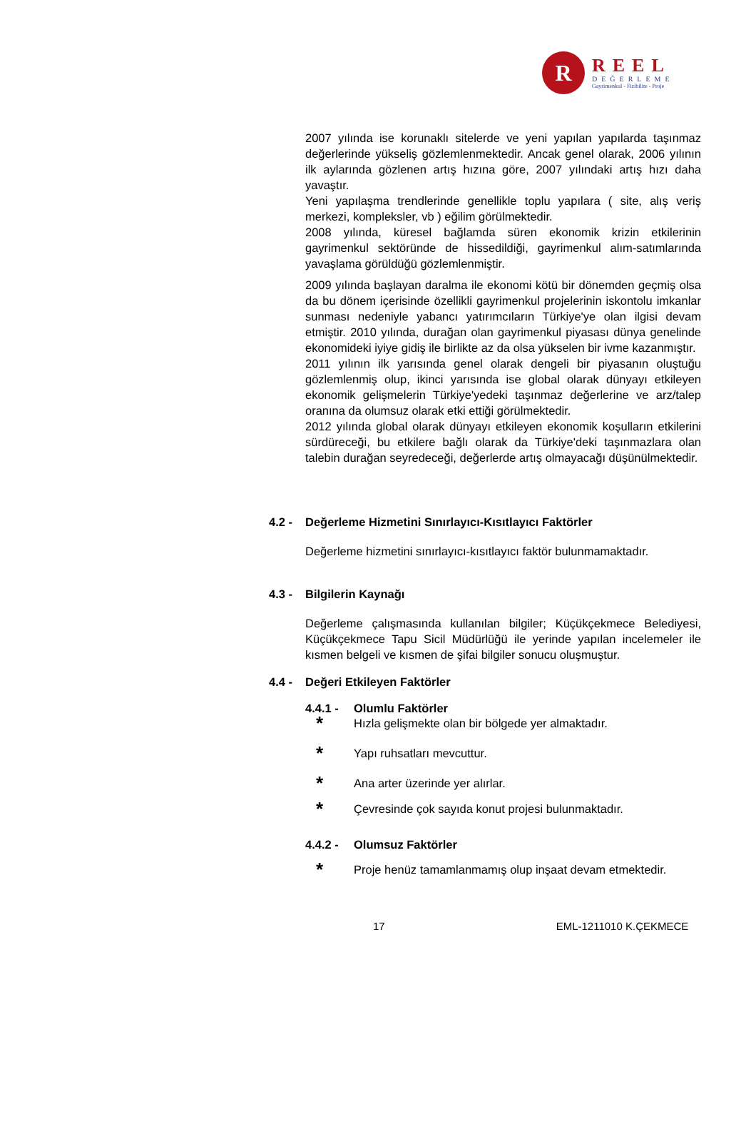R
REEL
DEĞERLEME
Gayrimenkul - Fizibilite - Proje
2007 yılında ise korunaklı sitelerde ve yeni yapılan yapılarda taşınmaz değerlerinde yükseliş gözlemlenmektedir. Ancak genel olarak, 2006 yılının ilk aylarında gözlenen artış hızına göre, 2007 yılındaki artış hızı daha yavaştır.
Yeni yapılaşma trendlerinde genellikle toplu yapılara ( site, alış veriş merkezi, kompleksler, vb ) eğilim görülmektedir.
2008 yılında, küresel bağlamda süren ekonomik krizin etkilerinin gayrimenkul sektöründe de hissedildiği, gayrimenkul alım-satımlarında yavaşlama görüldüğü gözlemlenmiştir.
2009 yılında başlayan daralma ile ekonomi kötü bir dönemden geçmiş olsa da bu dönem içerisinde özellikli gayrimenkul projelerinin iskontolu imkanlar sunması nedeniyle yabancı yatırımcıların Türkiye'ye olan ilgisi devam etmiştir. 2010 yılında, durağan olan gayrimenkul piyasası dünya genelinde ekonomideki iyiye gidiş ile birlikte az da olsa yükselen bir ivme kazanmıştır.
2011 yılının ilk yarısında genel olarak dengeli bir piyasanın oluştuğu gözlemlenmiş olup, ikinci yarısında ise global olarak dünyayı etkileyen ekonomik gelişmelerin Türkiye'yedeki taşınmaz değerlerine ve arz/talep oranına da olumsuz olarak etki ettiği görülmektedir.
2012 yılında global olarak dünyayı etkileyen ekonomik koşulların etkilerini sürdüreceği, bu etkilere bağlı olarak da Türkiye'deki taşınmazlara olan talebin durağan seyredeceği, değerlerde artış olmayacağı düşünülmektedir.
4.2 - Değerleme Hizmetini Sınırlayıcı-Kısıtlayıcı Faktörler
Değerleme hizmetini sınırlayıcı-kısıtlayıcı faktör bulunmamaktadır.
4.3 - Bilgilerin Kaynağı
Değerleme çalışmasında kullanılan bilgiler; Küçükçekmece Belediyesi, Küçükçekmece Tapu Sicil Müdürlüğü ile yerinde yapılan incelemeler ile kısmen belgeli ve kısmen de şifai bilgiler sonucu oluşmuştur.
4.4 - Değeri Etkileyen Faktörler
4.4.1 - Olumlu Faktörler
* Hızla gelişmekte olan bir bölgede yer almaktadır.
* Yapı ruhsatları mevcuttur.
* Ana arter üzerinde yer alırlar.
* Çevresinde çok sayıda konut projesi bulunmaktadır.
4.4.2 - Olumsuz Faktörler
* Proje henüz tamamlanmamış olup inşaat devam etmektedir.
17 EML-1211010 K.ÇEKMECE